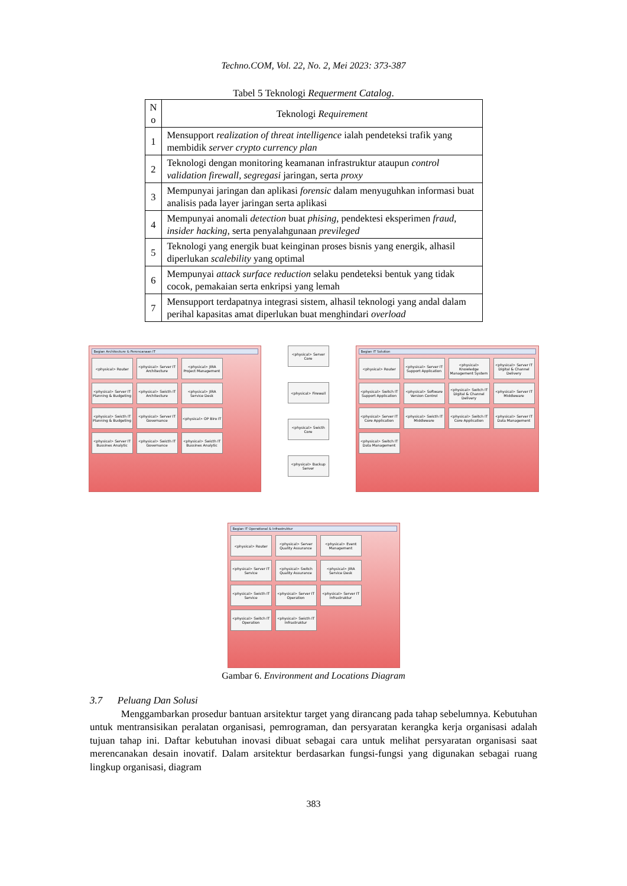Techno.COM, Vol. 22, No. 2, Mei 2023: 373-387
Tabel 5 Teknologi Requerment Catalog.
| N o | Teknologi Requirement |
| --- | --- |
| 1 | Mensupport realization of threat intelligence ialah pendeteksi trafik yang membidik server crypto currency plan |
| 2 | Teknologi dengan monitoring keamanan infrastruktur ataupun control validation firewall, segregasi jaringan, serta proxy |
| 3 | Mempunyai jaringan dan aplikasi forensic dalam menyuguhkan informasi buat analisis pada layer jaringan serta aplikasi |
| 4 | Mempunyai anomali detection buat phising , pendektesi eksperimen fraud , insider hacking , serta penyalahgunaan previleged |
| 5 | Teknologi yang energik buat keinginan proses bisnis yang energik, alhasil diperlukan scalebility yang optimal |
| 6 | Mempunyai attack surface reduction selaku pendeteksi bentuk yang tidak cocok, pemakaian serta enkripsi yang lemah |
| 7 | Mensupport terdapatnya integrasi sistem, alhasil teknologi yang andal dalam perihal kapasitas amat diperlukan buat menghindari overload |
Bagian Architecture & Perencanaan IT
<physical> Router
<physical> Server IT Architecture
<physical> JIRA Project Management
<physical> Server IT Planning & Budgeting
<physical> Swicth IT Architecture
<physical> JIRA Service Desk
<physical> Swicth IT Planning & Budgeting
<physical> Server IT Governance
<physical> OP Biro IT
<physical> Server IT Bussines Analytic
<physical> Swicth IT Governance
<physical> Swicth IT Bussines Analytic
<physical> Server Core
<physical> Firewall
<physical> Swicth Core
<physical> Backup Server
Bagian IT Solution
<physical> Router
<physical> Server IT Support Application
<physical> Knowledge Management System
<physical> Server IT Digital & Channel Delivery
<physical> Switch IT Support Application
<physical> Software Version Control
<physical> Switch IT Digital & Channel Delivery
<physical> Server IT Middleware
<physical> Server IT Core Application
<physical> Swicth IT Middleware
<physical> Switch IT Core Application
<physical> Server IT Data Management
<physical> Switch IT Data Management
Bagian IT Operational & Infrastruktur
<physical> Router
<physical> Server Quality Assurance
<physical> Event Management
<physical> Server IT Service
<physical> Switch Quality Assurance
<physical> JIRA Service Desk
<physical> Swicth IT Service
<physical> Server IT Operation
<physical> Server IT Infrastruktur
<physical> Switch IT Operation
<physical> Swicth IT Infrastruktur
Gambar 6. Environment and Locations Diagram
3.7 Peluang Dan Solusi
Menggambarkan prosedur bantuan arsitektur target yang dirancang pada tahap sebelumnya. Kebutuhan untuk mentransisikan peralatan organisasi, pemrograman, dan persyaratan kerangka kerja organisasi adalah tujuan tahap ini. Daftar kebutuhan inovasi dibuat sebagai cara untuk melihat persyaratan organisasi saat merencanakan desain inovatif. Dalam arsitektur berdasarkan fungsi-fungsi yang digunakan sebagai ruang lingkup organisasi, diagram
383